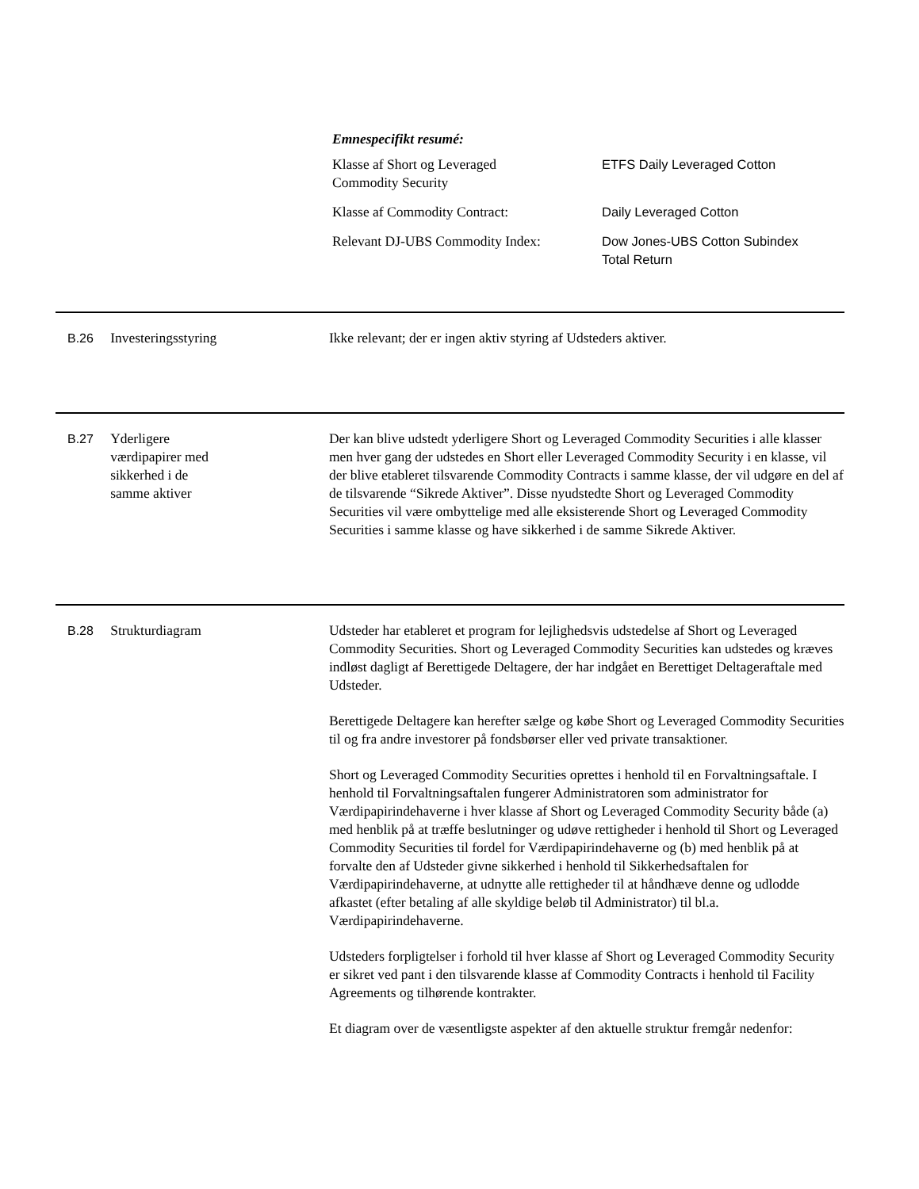Emnespecifikt resumé:
| Klasse af Short og Leveraged Commodity Security | ETFS Daily Leveraged Cotton |
| Klasse af Commodity Contract: | Daily Leveraged Cotton |
| Relevant DJ-UBS Commodity Index: | Dow Jones-UBS Cotton Subindex Total Return |
B.26 Investeringsstyring Ikke relevant; der er ingen aktiv styring af Udsteders aktiver.
B.27 Yderligere
værdipapirer med
sikkerhed i de
samme aktiver
Der kan blive udstedt yderligere Short og Leveraged Commodity Securities i alle klasser men hver gang der udstedes en Short eller Leveraged Commodity Security i en klasse, vil der blive etableret tilsvarende Commodity Contracts i samme klasse, der vil udgøre en del af de tilsvarende “Sikrede Aktiver”. Disse nyudstedte Short og Leveraged Commodity Securities vil være ombyttelige med alle eksisterende Short og Leveraged Commodity Securities i samme klasse og have sikkerhed i de samme Sikrede Aktiver.
B.28 Strukturdiagram Udsteder har etableret et program for lejlighedsvis udstedelse af Short og Leveraged Commodity Securities. Short og Leveraged Commodity Securities kan udstedes og kræves indløst dagligt af Berettigede Deltagere, der har indgået en Berettiget Deltageraftale med Udsteder.
Berettigede Deltagere kan herefter sælge og købe Short og Leveraged Commodity Securities til og fra andre investorer på fondsbørser eller ved private transaktioner.
Short og Leveraged Commodity Securities oprettes i henhold til en Forvaltningsaftale. I henhold til Forvaltningsaftalen fungerer Administratoren som administrator for Værdipapirindehaverne i hver klasse af Short og Leveraged Commodity Security både (a) med henblik på at træffe beslutninger og udøve rettigheder i henhold til Short og Leveraged Commodity Securities til fordel for Værdipapirindehaverne og (b) med henblik på at forvalte den af Udsteder givne sikkerhed i henhold til Sikkerhedsaftalen for Værdipapirindehaverne, at udnytte alle rettigheder til at håndhæve denne og udlodde afkastet (efter betaling af alle skyldige beløb til Administrator) til bl.a. Værdipapirindehaverne.
Udsteders forpligtelser i forhold til hver klasse af Short og Leveraged Commodity Security er sikret ved pant i den tilsvarende klasse af Commodity Contracts i henhold til Facility Agreements og tilhørende kontrakter.
Et diagram over de væsentligste aspekter af den aktuelle struktur fremgår nedenfor: